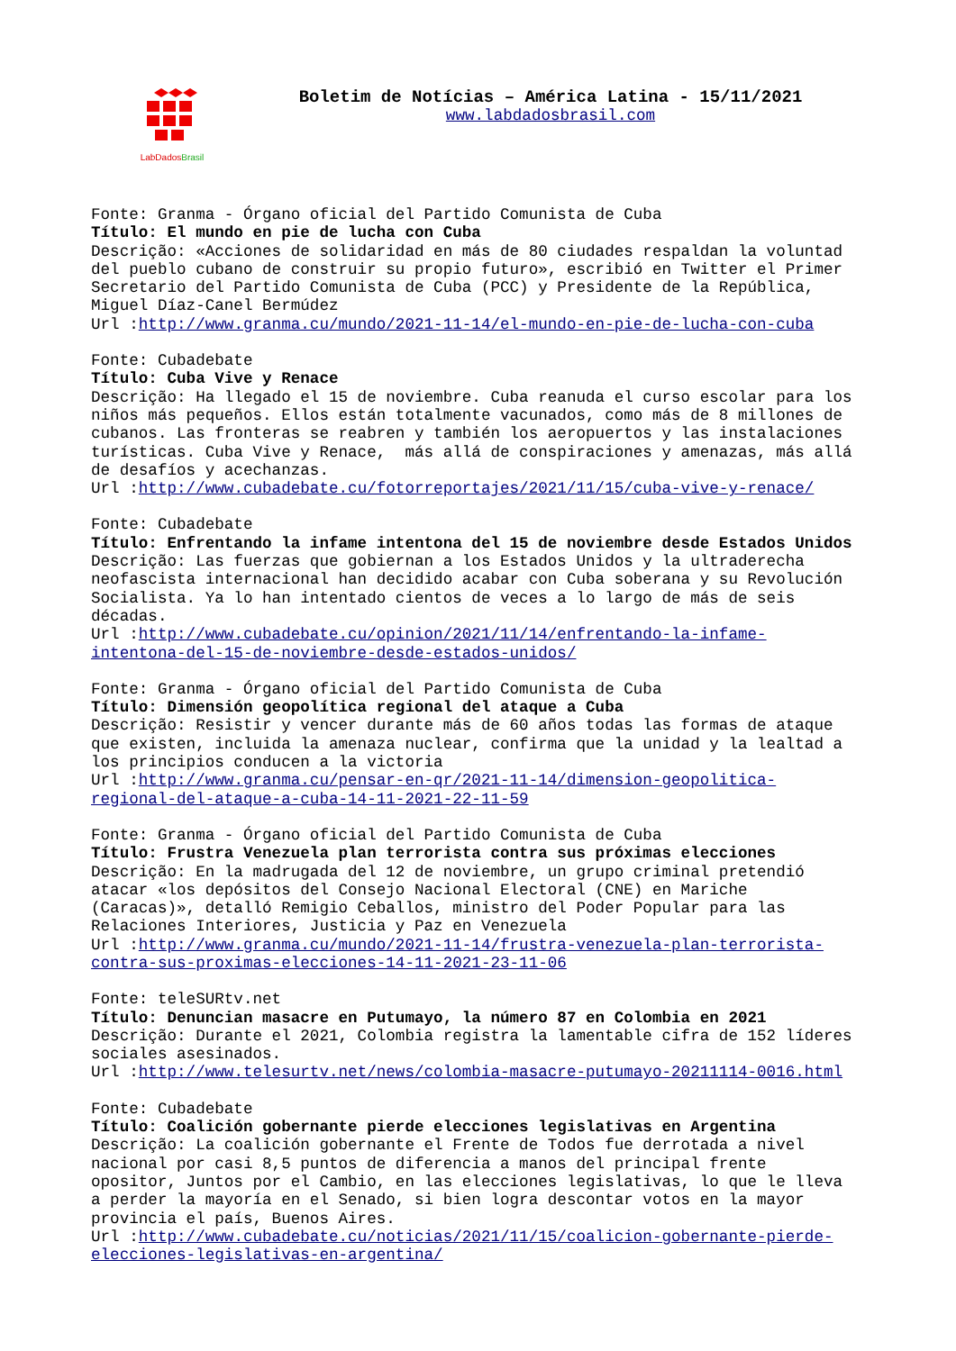LabDados Brasil
Boletim de Notícias – América Latina - 15/11/2021
www.labdadosbrasil.com
Fonte: Granma - Órgano oficial del Partido Comunista de Cuba Título: El mundo en pie de lucha con Cuba Descrição: «Acciones de solidaridad en más de 80 ciudades respaldan la voluntad del pueblo cubano de construir su propio futuro», escribió en Twitter el Primer Secretario del Partido Comunista de Cuba (PCC) y Presidente de la República, Miguel Díaz-Canel Bermúdez Url :http://www.granma.cu/mundo/2021-11-14/el-mundo-en-pie-de-lucha-con-cuba
Fonte: Cubadebate Título: Cuba Vive y Renace Descrição: Ha llegado el 15 de noviembre. Cuba reanuda el curso escolar para los niños más pequeños. Ellos están totalmente vacunados, como más de 8 millones de cubanos. Las fronteras se reabren y también los aeropuertos y las instalaciones turísticas. Cuba Vive y Renace, más allá de conspiraciones y amenazas, más allá de desafíos y acechanzas. Url :http://www.cubadebate.cu/fotorreportajes/2021/11/15/cuba-vive-y-renace/
Fonte: Cubadebate Título: Enfrentando la infame intentona del 15 de noviembre desde Estados Unidos Descrição: Las fuerzas que gobiernan a los Estados Unidos y la ultraderecha neofascista internacional han decidido acabar con Cuba soberana y su Revolución Socialista. Ya lo han intentado cientos de veces a lo largo de más de seis décadas. Url :http://www.cubadebate.cu/opinion/2021/11/14/enfrentando-la-infame- intentona-del-15-de-noviembre-desde-estados-unidos/
Fonte: Granma - Órgano oficial del Partido Comunista de Cuba Título: Dimensión geopolítica regional del ataque a Cuba Descrição: Resistir y vencer durante más de 60 años todas las formas de ataque que existen, incluida la amenaza nuclear, confirma que la unidad y la lealtad a los principios conducen a la victoria Url :http://www.granma.cu/pensar-en-qr/2021-11-14/dimension-geopolitica- regional-del-ataque-a-cuba-14-11-2021-22-11-59
Fonte: Granma - Órgano oficial del Partido Comunista de Cuba Título: Frustra Venezuela plan terrorista contra sus próximas elecciones Descrição: En la madrugada del 12 de noviembre, un grupo criminal pretendió atacar «los depósitos del Consejo Nacional Electoral (CNE) en Mariche (Caracas)», detalló Remigio Ceballos, ministro del Poder Popular para las Relaciones Interiores, Justicia y Paz en Venezuela Url :http://www.granma.cu/mundo/2021-11-14/frustra-venezuela-plan-terrorista- contra-sus-proximas-elecciones-14-11-2021-23-11-06
Fonte: teleSURtv.net Título: Denuncian masacre en Putumayo, la número 87 en Colombia en 2021 Descrição: Durante el 2021, Colombia registra la lamentable cifra de 152 líderes sociales asesinados. Url :http://www.telesurtv.net/news/colombia-masacre-putumayo-20211114-0016.html
Fonte: Cubadebate Título: Coalición gobernante pierde elecciones legislativas en Argentina Descrição: La coalición gobernante el Frente de Todos fue derrotada a nivel nacional por casi 8,5 puntos de diferencia a manos del principal frente opositor, Juntos por el Cambio, en las elecciones legislativas, lo que le lleva a perder la mayoría en el Senado, si bien logra descontar votos en la mayor provincia el país, Buenos Aires. Url :http://www.cubadebate.cu/noticias/2021/11/15/coalicion-gobernante-pierde- elecciones-legislativas-en-argentina/